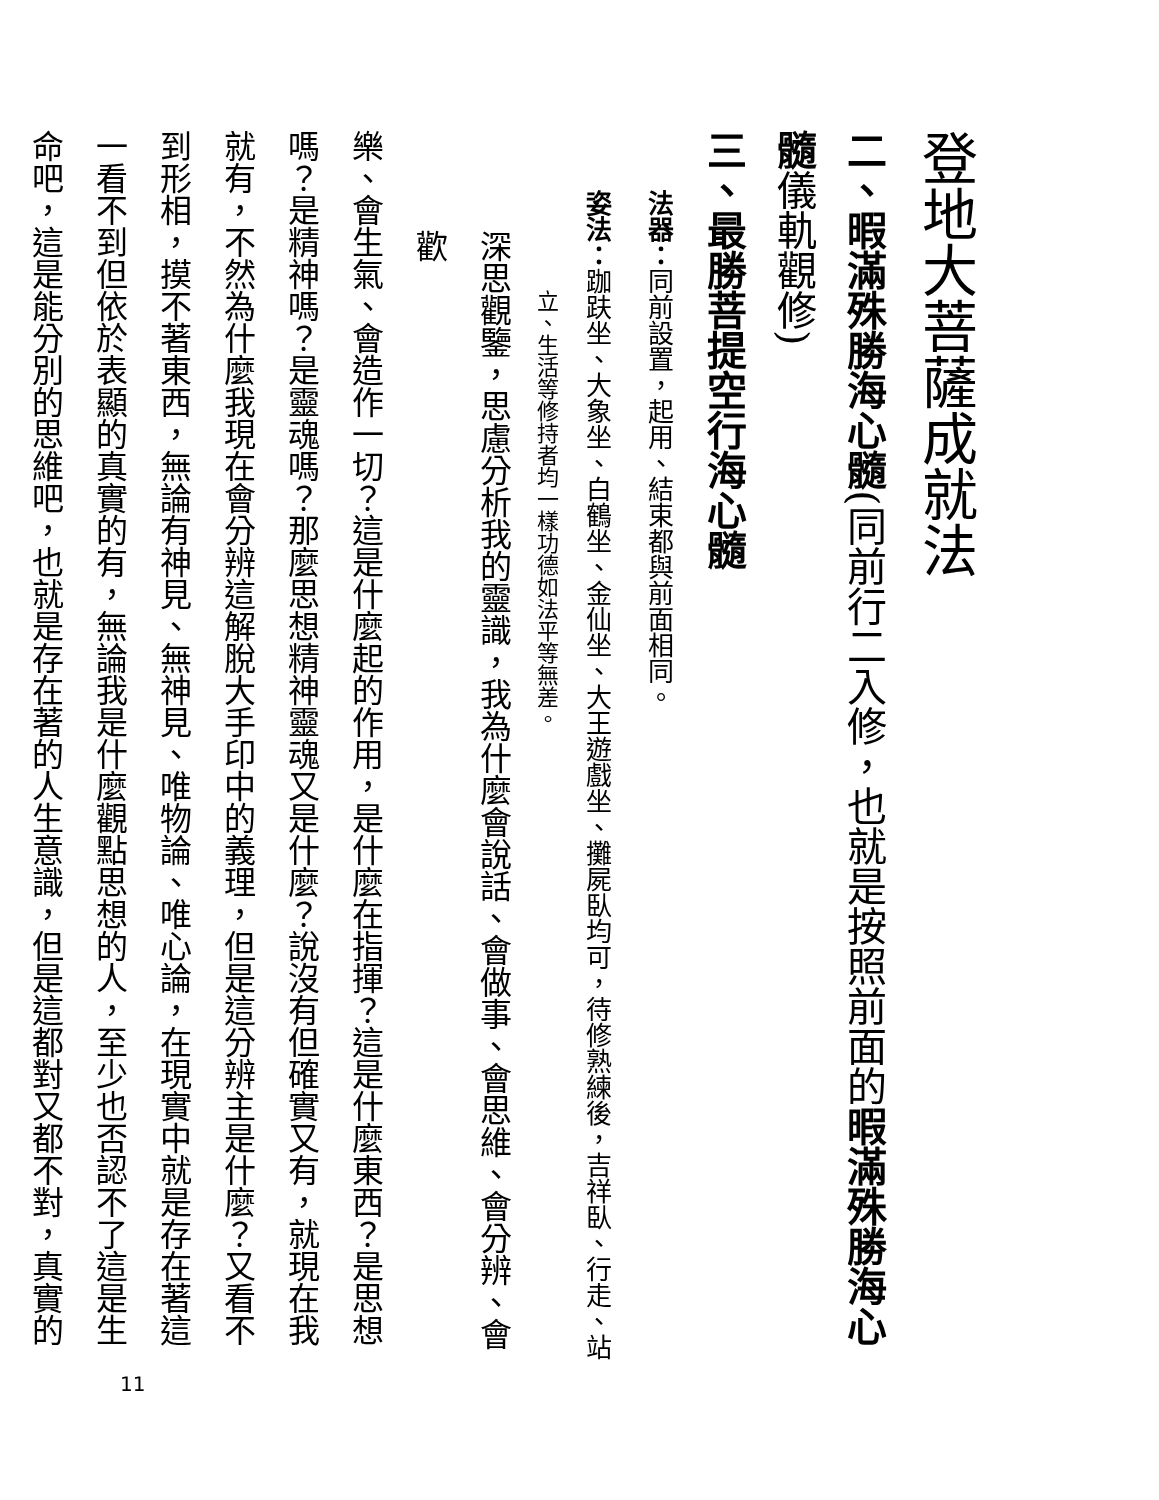登地大菩薩成就法
二、暇滿殊勝海心髓(同前行二入修，也就是按照前面的暇滿殊勝海心髓儀軌觀修)
三、最勝菩提空行海心髓
法器：同前設置，起用、結束都與前面相同。
姿法：跏趺坐、大象坐、白鶴坐、金仙坐、大王遊戲坐、攤屍臥均可，待修熟練後，吉祥臥、行走、站
立、生活等修持者均一樣功德如法平等無差。
深思觀鑒，思慮分析我的靈識，我為什麼會說話、會做事、會思維、會分辨、會歡
樂、會生氣、會造作一切？這是什麼起的作用，是什麼在指揮？這是什麼東西？是思想
嗎？是精神嗎？是靈魂嗎？那麼思想精神靈魂又是什麼？說沒有但確實又有，就現在我
就有，不然為什麼我現在會分辨這解脫大手印中的義理，但是這分辨主是什麼？又看不
到形相，摸不著東西，無論有神見、無神見、唯物論、唯心論，在現實中就是存在著這
一看不到但依於表顯的真實的有，無論我是什麼觀點思想的人，至少也否認不了這是生
命吧，這是能分別的思維吧，也就是存在著的人生意識，但是這都對又都不對，真實的
11